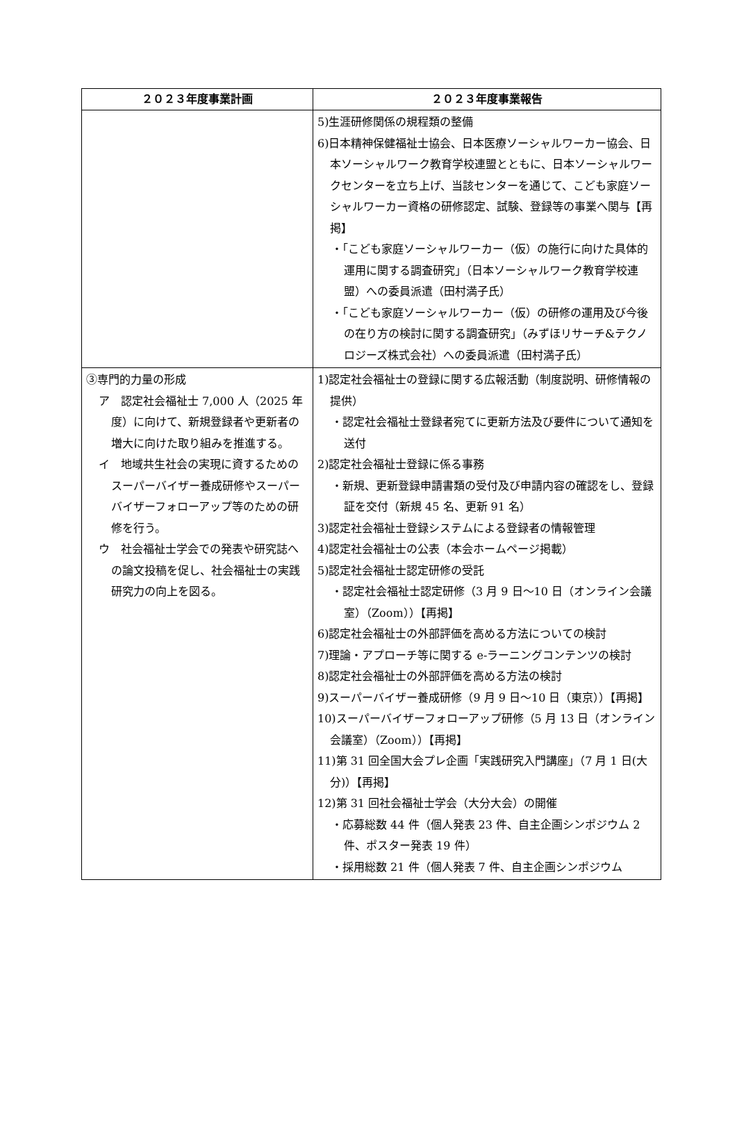| ２０２３年度事業計画 | ２０２３年度事業報告 |
| --- | --- |
| | 5)生涯研修関係の規程類の整備 6)日本精神保健福祉士協会、日本医療ソーシャルワーカー協会、日本ソーシャルワーク教育学校連盟とともに、日本ソーシャルワークセンターを立ち上げ、当該センターを通じて、こども家庭ソーシャルワーカー資格の研修認定、試験、登録等の事業へ関与【再掲】 ・「こども家庭ソーシャルワーカー（仮）の施行に向けた具体的運用に関する調査研究」（日本ソーシャルワーク教育学校連盟）への委員派遣（田村満子氏） ・「こども家庭ソーシャルワーカー（仮）の研修の運用及び今後の在り方の検討に関する調査研究」（みずほリサーチ&テクノロジーズ株式会社）への委員派遣（田村満子氏） |
| ③専門的力量の形成 ア 認定社会福祉士 7,000 人（2025 年度）に向けて、新規登録者や更新者の増大に向けた取り組みを推進する。 イ 地域共生社会の実現に資するためのスーパーバイザー養成研修やスーパーバイザーフォローアップ等のための研修を行う。 ウ 社会福祉士学会での発表や研究誌への論文投稿を促し、社会福祉士の実践研究力の向上を図る。 | 1)認定社会福祉士の登録に関する広報活動（制度説明、研修情報の提供） ・認定社会福祉士登録者宛てに更新方法及び要件について通知を送付 2)認定社会福祉士登録に係る事務 ・新規、更新登録申請書類の受付及び申請内容の確認をし、登録証を交付（新規 45 名、更新 91 名） 3)認定社会福祉士登録システムによる登録者の情報管理 4)認定社会福祉士の公表（本会ホームページ掲載） 5)認定社会福祉士認定研修の受託 ・認定社会福祉士認定研修（3 月 9 日～10 日（オンライン会議室）（Zoom））【再掲】 6)認定社会福祉士の外部評価を高める方法についての検討 7)理論・アプローチ等に関する e-ラーニングコンテンツの検討 8)認定社会福祉士の外部評価を高める方法の検討 9)スーパーバイザー養成研修（9 月 9 日～10 日（東京））【再掲】 10)スーパーバイザーフォローアップ研修（5 月 13 日（オンライン会議室）（Zoom））【再掲】 11)第 31 回全国大会プレ企画「実践研究入門講座」（7 月 1 日(大分)）【再掲】 12)第 31 回社会福祉士学会（大分大会）の開催 ・応募総数 44 件（個人発表 23 件、自主企画シンポジウム 2 件、ポスター発表 19 件） ・採用総数 21 件（個人発表 7 件、自主企画シンポジウム |